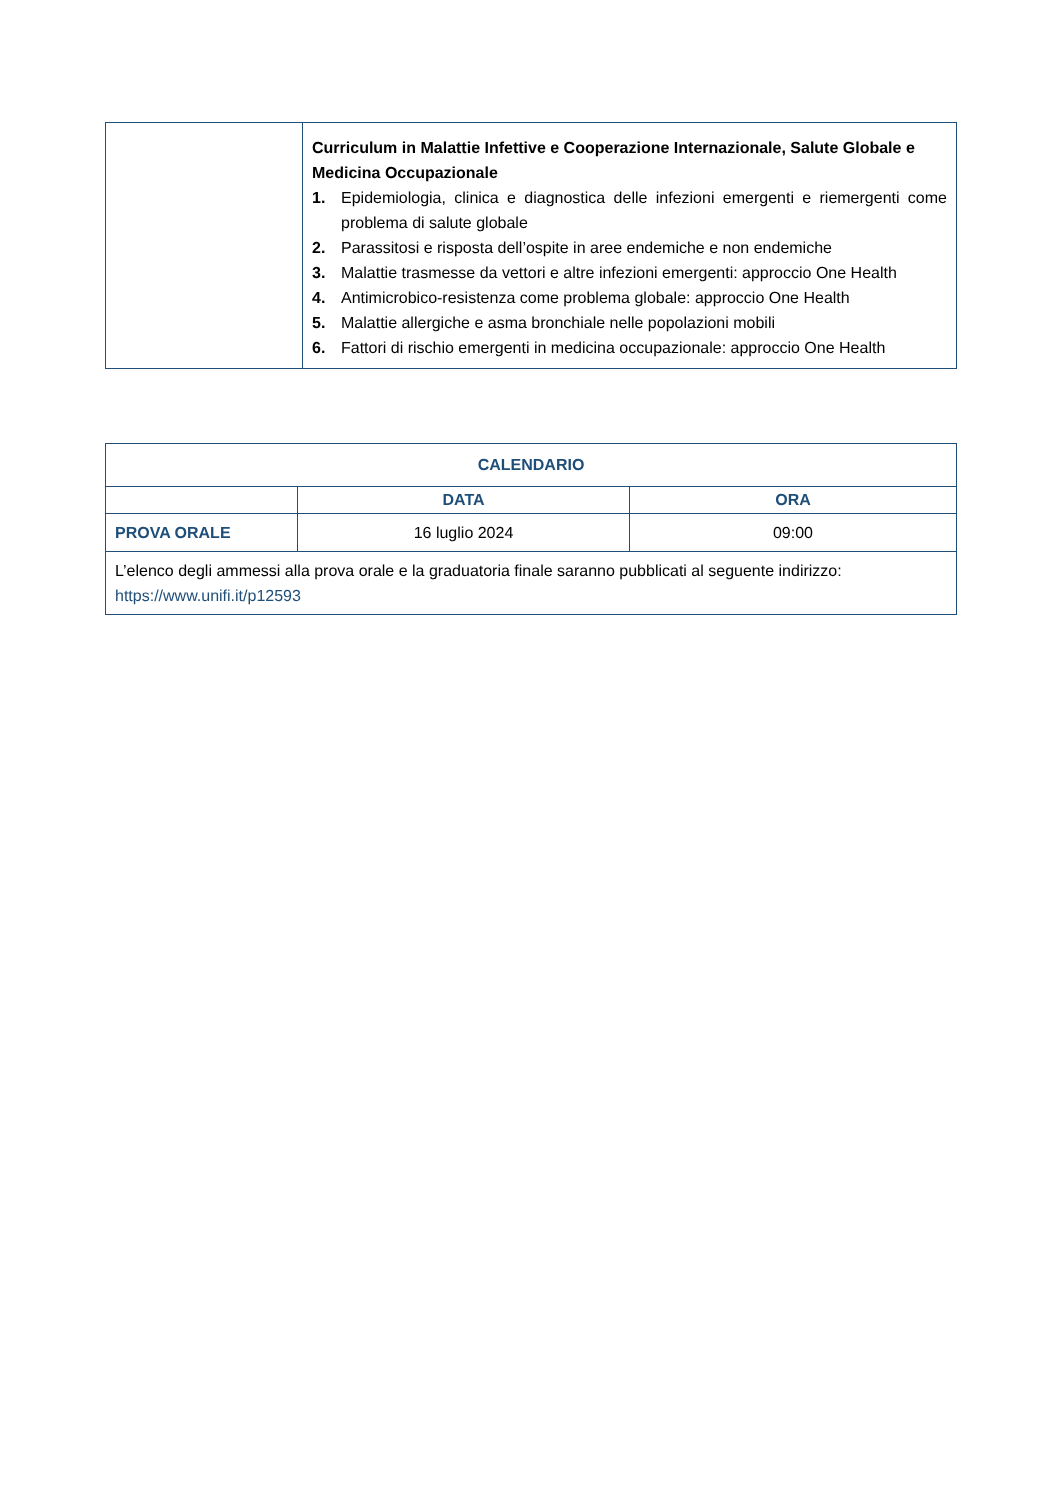| | Curriculum in Malattie Infettive e Cooperazione Internazionale, Salute Globale e Medicina Occupazionale 1. Epidemiologia, clinica e diagnostica delle infezioni emergenti e riemergenti come problema di salute globale 2. Parassitosi e risposta dell’ospite in aree endemiche e non endemiche 3. Malattie trasmesse da vettori e altre infezioni emergenti: approccio One Health 4. Antimicrobico-resistenza come problema globale: approccio One Health 5. Malattie allergiche e asma bronchiale nelle popolazioni mobili 6. Fattori di rischio emergenti in medicina occupazionale: approccio One Health |
| CALENDARIO | | |
| --- | --- | --- |
| | DATA | ORA |
| PROVA ORALE | 16 luglio 2024 | 09:00 |
| L’elenco degli ammessi alla prova orale e la graduatoria finale saranno pubblicati al seguente indirizzo: https://www.unifi.it/p12593 | | |